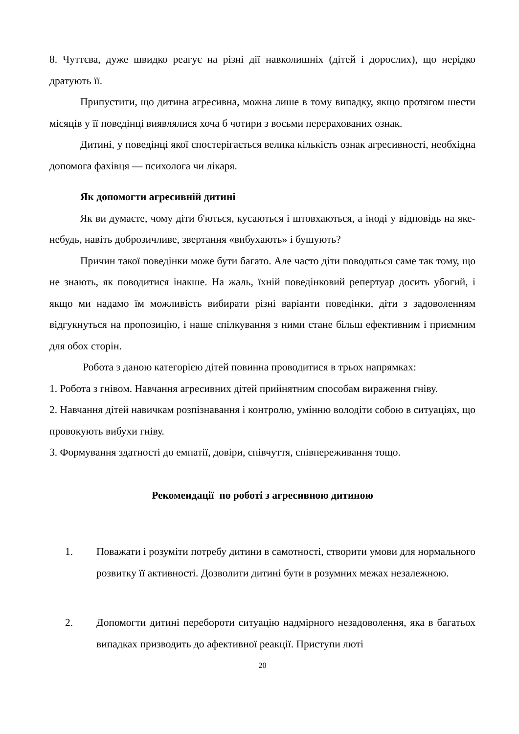8. Чуттєва, дуже швидко реагує на різні дії навколишніх (дітей і дорослих), що нерідко дратують її.
Припустити, що дитина агресивна, можна лише в тому випадку, якщо протягом шести місяців у її поведінці виявлялися хоча б чотири з восьми перерахованих ознак.
Дитині, у поведінці якої спостерігається велика кількість ознак агресивності, необхідна допомога фахівця — психолога чи лікаря.
Як допомогти агресивній дитині
Як ви думаєте, чому діти б'ються, кусаються і штовхаються, а іноді у відповідь на яке-небудь, навіть доброзичливе, звертання «вибухають» і бушують?
Причин такої поведінки може бути багато. Але часто діти поводяться саме так тому, що не знають, як поводитися інакше. На жаль, їхній поведінковий репертуар досить убогий, і якщо ми надамо їм можливість вибирати різні варіанти поведінки, діти з задоволенням відгукнуться на пропозицію, і наше спілкування з ними стане більш ефективним і приємним для обох сторін.
Робота з даною категорією дітей повинна проводитися в трьох напрямках:
1. Робота з гнівом. Навчання агресивних дітей прийнятним способам вираження гніву.
2. Навчання дітей навичкам розпізнавання і контролю, умінню володіти собою в ситуаціях, що провокують вибухи гніву.
3. Формування здатності до емпатії, довіри, співчуття, співпереживання тощо.
Рекомендації по роботі з агресивною дитиною
1. Поважати і розуміти потребу дитини в самотності, створити умови для нормального розвитку її активності. Дозволити дитині бути в розумних межах незалежною.
2. Допомогти дитині перебороти ситуацію надмірного незадоволення, яка в багатьох випадках призводить до афективної реакції. Приступи люті
20